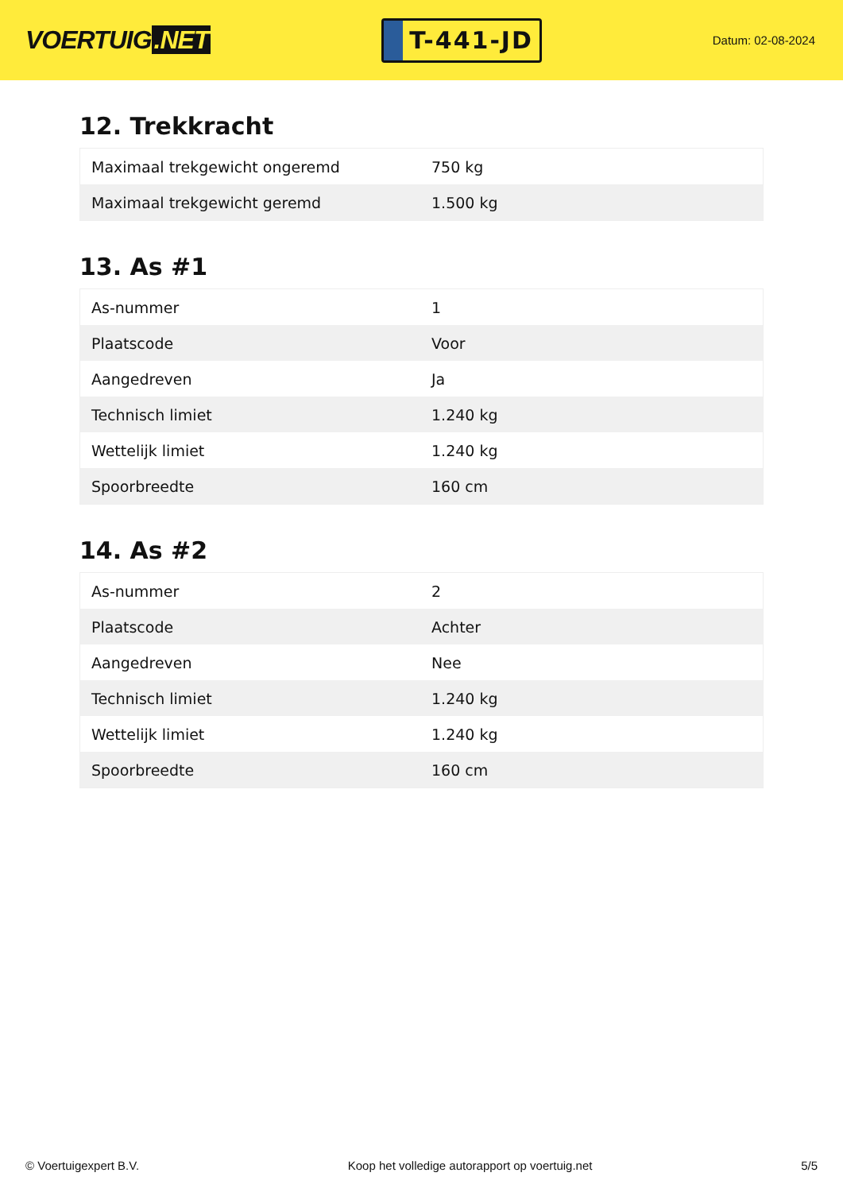VOERTUIG.NET
T-441-JD
Datum: 02-08-2024
12. Trekkracht
| Maximaal trekgewicht ongeremd | 750 kg |
| Maximaal trekgewicht geremd | 1.500 kg |
13. As #1
| As-nummer | 1 |
| Plaatscode | Voor |
| Aangedreven | Ja |
| Technisch limiet | 1.240 kg |
| Wettelijk limiet | 1.240 kg |
| Spoorbreedte | 160 cm |
14. As #2
| As-nummer | 2 |
| Plaatscode | Achter |
| Aangedreven | Nee |
| Technisch limiet | 1.240 kg |
| Wettelijk limiet | 1.240 kg |
| Spoorbreedte | 160 cm |
© Voertuigexpert B.V. Koop het volledige autorapport op voertuig.net 5/5